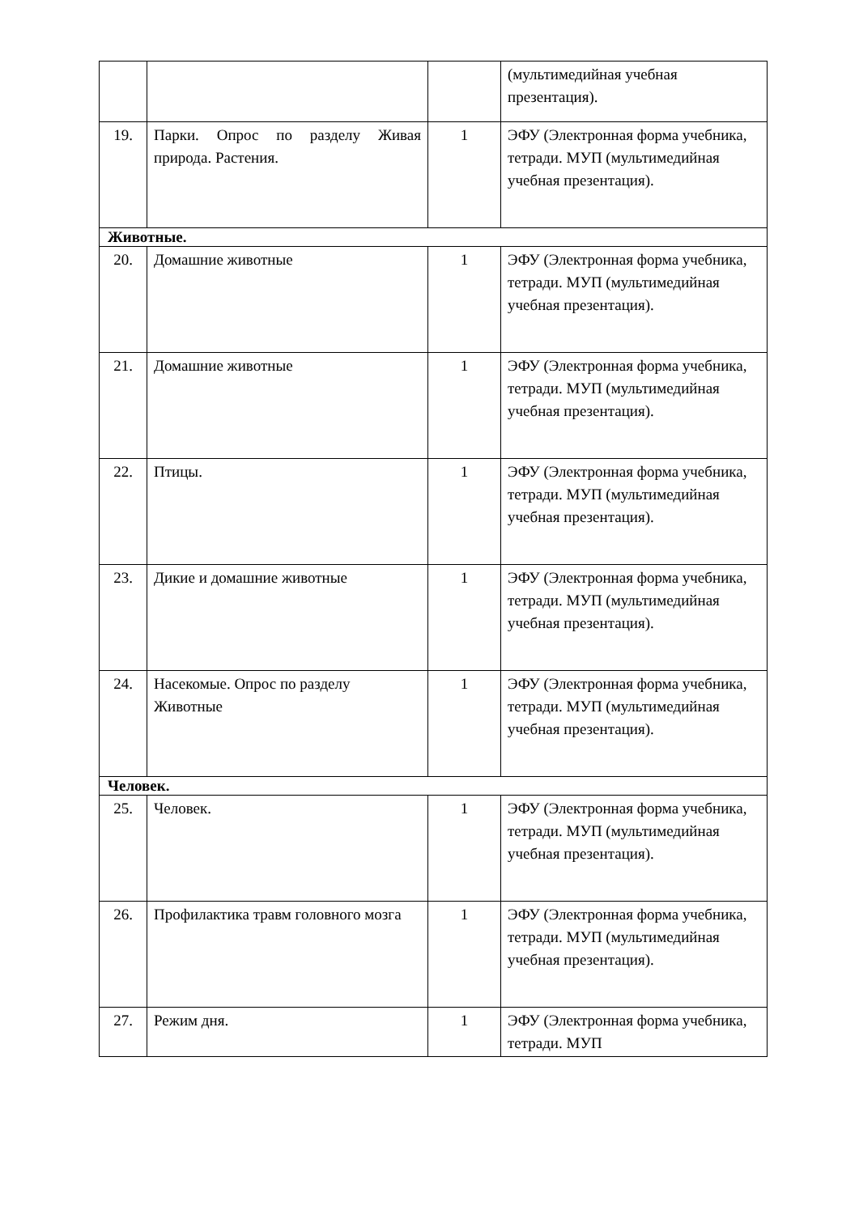| | | | (мультимедийная учебная презентация). |
| 19. | Парки. Опрос по разделу Живая природа. Растения. | 1 | ЭФУ (Электронная форма учебника, тетради. МУП (мультимедийная учебная презентация). |
| Животные. | | | |
| 20. | Домашние животные | 1 | ЭФУ (Электронная форма учебника, тетради. МУП (мультимедийная учебная презентация). |
| 21. | Домашние животные | 1 | ЭФУ (Электронная форма учебника, тетради. МУП (мультимедийная учебная презентация). |
| 22. | Птицы. | 1 | ЭФУ (Электронная форма учебника, тетради. МУП (мультимедийная учебная презентация). |
| 23. | Дикие и домашние животные | 1 | ЭФУ (Электронная форма учебника, тетради. МУП (мультимедийная учебная презентация). |
| 24. | Насекомые. Опрос по разделу Животные | 1 | ЭФУ (Электронная форма учебника, тетради. МУП (мультимедийная учебная презентация). |
| Человек. | | | |
| 25. | Человек. | 1 | ЭФУ (Электронная форма учебника, тетради. МУП (мультимедийная учебная презентация). |
| 26. | Профилактика травм головного мозга | 1 | ЭФУ (Электронная форма учебника, тетради. МУП (мультимедийная учебная презентация). |
| 27. | Режим дня. | 1 | ЭФУ (Электронная форма учебника, тетради. МУП |